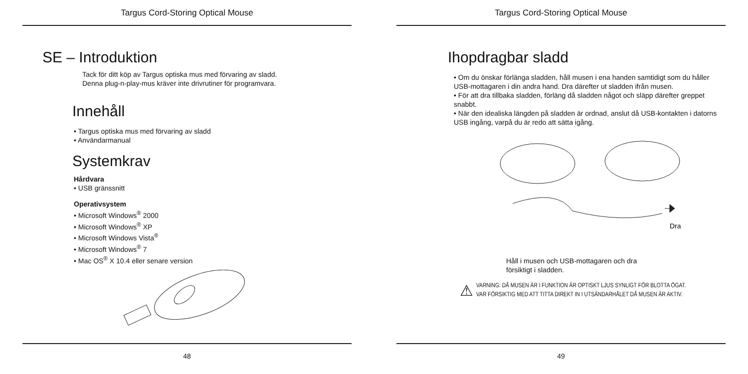Targus Cord-Storing Optical Mouse
SE – Introduktion
Tack för ditt köp av Targus optiska mus med förvaring av sladd.
Denna plug-n-play-mus kräver inte drivrutiner för programvara.
Innehåll
• Targus optiska mus med förvaring av sladd
• Användarmanual
Systemkrav
Hårdvara
• USB gränssnitt
Operativsystem
• Microsoft Windows<sup>®</sup> 2000
• Microsoft Windows<sup>®</sup> XP
• Microsoft Windows Vista<sup>®</sup>
• Microsoft Windows<sup>®</sup> 7
• Mac OS<sup>®</sup> X 10.4 eller senare version
48
Targus Cord-Storing Optical Mouse
Ihopdragbar sladd
• Om du önskar förlänga sladden, håll musen i ena handen samtidigt som du håller USB-mottagaren i din andra hand. Dra därefter ut sladden ifrån musen.
• För att dra tillbaka sladden, förläng då sladden något och släpp därefter greppet snabbt.
• När den idealiska längden på sladden är ordnad, anslut då USB-kontakten i datorns USB ingång, varpå du är redo att sätta igång.
Dra
Håll i musen och USB-mottagaren och dra
försiktigt i sladden.
⚠
VARNING: DÅ MUSEN ÄR I FUNKTION ÄR OPTISKT LJUS SYNLIGT FÖR BLOTTA ÖGAT.
VAR FÖRSIKTIG MED ATT TITTA DIREKT IN I UTSÄNDARHÅLET DÅ MUSEN ÄR AKTIV.
49